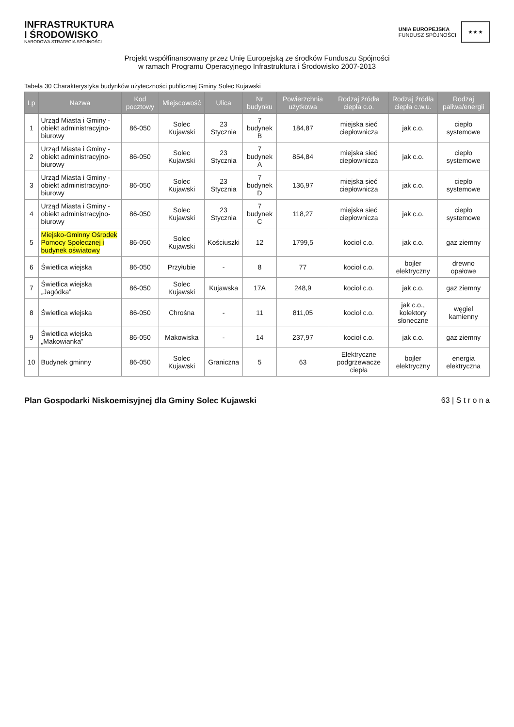INFRASTRUKTURA
I ŚRODOWISKO
NARODOWA STRATEGIA SPÓJNOŚCI
UNIA EUROPEJSKA
FUNDUSZ SPÓJNOŚCI
★ ★ ★
Projekt współfinansowany przez Unię Europejską ze środków Funduszu Spójności
w ramach Programu Operacyjnego Infrastruktura i Środowisko 2007-2013
Tabela 30 Charakterystyka budynków użyteczności publicznej Gminy Solec Kujawski
| Lp | Nazwa | Kod pocztowy | Miejscowość | Ulica | Nr budynku | Powierzchnia użytkowa | Rodzaj źródła ciepła c.o. | Rodzaj źródła ciepła c.w.u. | Rodzaj paliwa/energii |
| --- | --- | --- | --- | --- | --- | --- | --- | --- | --- |
| 1 | Urząd Miasta i Gminy - obiekt administracyjno-biurowy | 86-050 | Solec Kujawski | 23 Stycznia | 7 budynek B | 184,87 | miejska sieć ciepłownicza | jak c.o. | ciepło systemowe |
| 2 | Urząd Miasta i Gminy - obiekt administracyjno-biurowy | 86-050 | Solec Kujawski | 23 Stycznia | 7 budynek A | 854,84 | miejska sieć ciepłownicza | jak c.o. | ciepło systemowe |
| 3 | Urząd Miasta i Gminy - obiekt administracyjno-biurowy | 86-050 | Solec Kujawski | 23 Stycznia | 7 budynek D | 136,97 | miejska sieć ciepłownicza | jak c.o. | ciepło systemowe |
| 4 | Urząd Miasta i Gminy - obiekt administracyjno-biurowy | 86-050 | Solec Kujawski | 23 Stycznia | 7 budynek C | 118,27 | miejska sieć ciepłownicza | jak c.o. | ciepło systemowe |
| 5 | Miejsko-Gminny Ośrodek Pomocy Społecznej i budynek oświatowy | 86-050 | Solec Kujawski | Kościuszki | 12 | 1799,5 | kocioł c.o. | jak c.o. | gaz ziemny |
| 6 | Świetlica wiejska | 86-050 | Przyłubie | - | 8 | 77 | kocioł c.o. | bojler elektryczny | drewno opałowe |
| 7 | Świetlica wiejska „Jagódka” | 86-050 | Solec Kujawski | Kujawska | 17A | 248,9 | kocioł c.o. | jak c.o. | gaz ziemny |
| 8 | Świetlica wiejska | 86-050 | Chrośna | - | 11 | 811,05 | kocioł c.o. | jak c.o., kolektory słoneczne | węgiel kamienny |
| 9 | Świetlica wiejska „Makowianka” | 86-050 | Makowiska | - | 14 | 237,97 | kocioł c.o. | jak c.o. | gaz ziemny |
| 10 | Budynek gminny | 86-050 | Solec Kujawski | Graniczna | 5 | 63 | Elektryczne podgrzewacze ciepła | bojler elektryczny | energia elektryczna |
Plan Gospodarki Niskoemisyjnej dla Gminy Solec Kujawski 63 | S t r o n a